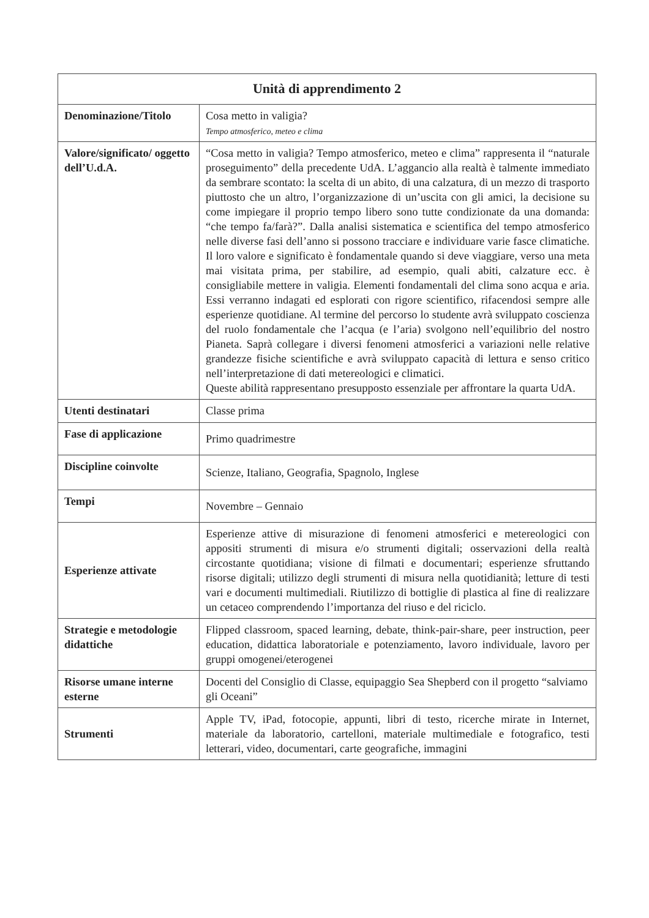| Unità di apprendimento 2 | |
| --- | --- |
| Denominazione/Titolo | Cosa metto in valigia? Tempo atmosferico, meteo e clima |
| Valore/significato/ oggetto dell’U.d.A. | “Cosa metto in valigia? Tempo atmosferico, meteo e clima” rappresenta il “naturale proseguimento” della precedente UdA. L’aggancio alla realtà è talmente immediato da sembrare scontato: la scelta di un abito, di una calzatura, di un mezzo di trasporto piuttosto che un altro, l’organizzazione di un’uscita con gli amici, la decisione su come impiegare il proprio tempo libero sono tutte condizionate da una domanda: “che tempo fa/farà?”. Dalla analisi sistematica e scientifica del tempo atmosferico nelle diverse fasi dell’anno si possono tracciare e individuare varie fasce climatiche. Il loro valore e significato è fondamentale quando si deve viaggiare, verso una meta mai visitata prima, per stabilire, ad esempio, quali abiti, calzature ecc. è consigliabile mettere in valigia. Elementi fondamentali del clima sono acqua e aria. Essi verranno indagati ed esplorati con rigore scientifico, rifacendosi sempre alle esperienze quotidiane. Al termine del percorso lo studente avrà sviluppato coscienza del ruolo fondamentale che l’acqua (e l’aria) svolgono nell’equilibrio del nostro Pianeta. Saprà collegare i diversi fenomeni atmosferici a variazioni nelle relative grandezze fisiche scientifiche e avrà sviluppato capacità di lettura e senso critico nell’interpretazione di dati metereologici e climatici. Queste abilità rappresentano presupposto essenziale per affrontare la quarta UdA. |
| Utenti destinatari | Classe prima |
| Fase di applicazione | Primo quadrimestre |
| Discipline coinvolte | Scienze, Italiano, Geografia, Spagnolo, Inglese |
| Tempi | Novembre – Gennaio |
| Esperienze attivate | Esperienze attive di misurazione di fenomeni atmosferici e metereologici con appositi strumenti di misura e/o strumenti digitali; osservazioni della realtà circostante quotidiana; visione di filmati e documentari; esperienze sfruttando risorse digitali; utilizzo degli strumenti di misura nella quotidianità; letture di testi vari e documenti multimediali. Riutilizzo di bottiglie di plastica al fine di realizzare un cetaceo comprendendo l’importanza del riuso e del riciclo. |
| Strategie e metodologie didattiche | Flipped classroom, spaced learning, debate, think-pair-share, peer instruction, peer education, didattica laboratoriale e potenziamento, lavoro individuale, lavoro per gruppi omogenei/eterogenei |
| Risorse umane interne esterne | Docenti del Consiglio di Classe, equipaggio Sea Shepberd con il progetto “salviamo gli Oceani” |
| Strumenti | Apple TV, iPad, fotocopie, appunti, libri di testo, ricerche mirate in Internet, materiale da laboratorio, cartelloni, materiale multimediale e fotografico, testi letterari, video, documentari, carte geografiche, immagini |